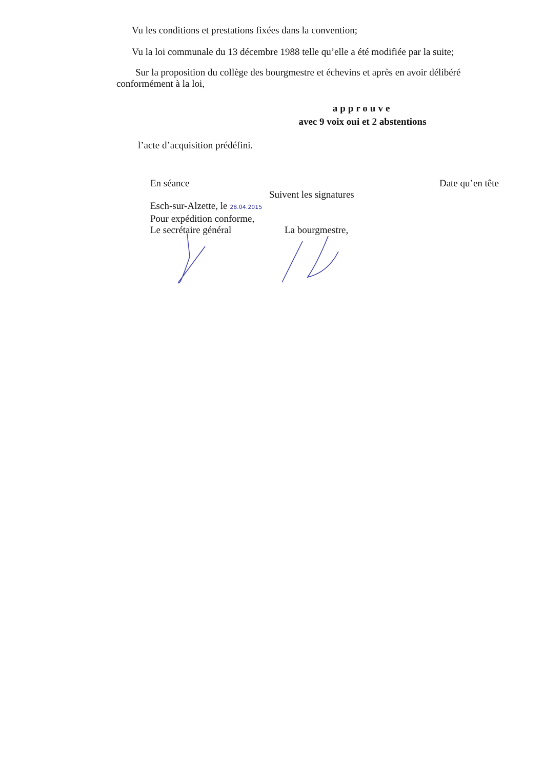Vu les conditions et prestations fixées dans la convention;
Vu la loi communale du 13 décembre 1988 telle qu’elle a été modifiée par la suite;
Sur la proposition du collège des bourgmestre et échevins et après en avoir délibéré conformément à la loi,
approuve
avec 9 voix oui et 2 abstentions
l’acte d’acquisition prédéfini.
En séance Date qu’en tête
Suivent les signatures
Esch-sur-Alzette, le 28.04.2015
Pour expédition conforme,
Le secrétaire général La bourgmestre,